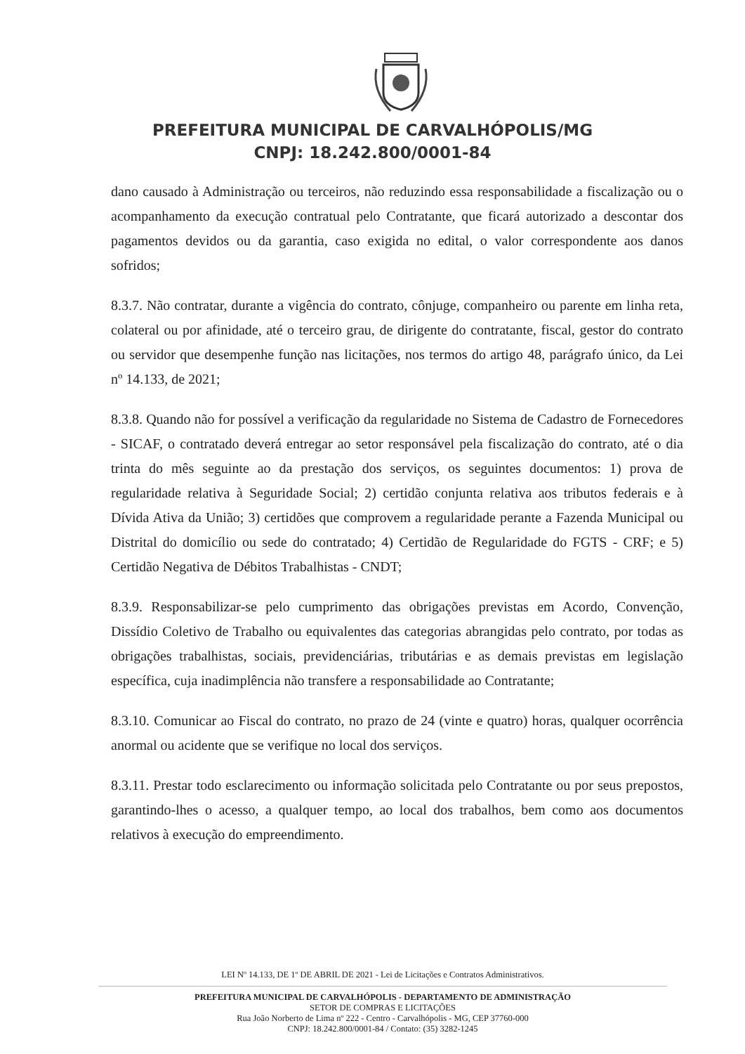PREFEITURA MUNICIPAL DE CARVALHÓPOLIS/MG
CNPJ: 18.242.800/0001-84
dano causado à Administração ou terceiros, não reduzindo essa responsabilidade a fiscalização ou o acompanhamento da execução contratual pelo Contratante, que ficará autorizado a descontar dos pagamentos devidos ou da garantia, caso exigida no edital, o valor correspondente aos danos sofridos;
8.3.7. Não contratar, durante a vigência do contrato, cônjuge, companheiro ou parente em linha reta, colateral ou por afinidade, até o terceiro grau, de dirigente do contratante, fiscal, gestor do contrato ou servidor que desempenhe função nas licitações, nos termos do artigo 48, parágrafo único, da Lei nº 14.133, de 2021;
8.3.8. Quando não for possível a verificação da regularidade no Sistema de Cadastro de Fornecedores - SICAF, o contratado deverá entregar ao setor responsável pela fiscalização do contrato, até o dia trinta do mês seguinte ao da prestação dos serviços, os seguintes documentos: 1) prova de regularidade relativa à Seguridade Social; 2) certidão conjunta relativa aos tributos federais e à Dívida Ativa da União; 3) certidões que comprovem a regularidade perante a Fazenda Municipal ou Distrital do domicílio ou sede do contratado; 4) Certidão de Regularidade do FGTS - CRF; e 5) Certidão Negativa de Débitos Trabalhistas - CNDT;
8.3.9. Responsabilizar-se pelo cumprimento das obrigações previstas em Acordo, Convenção, Dissídio Coletivo de Trabalho ou equivalentes das categorias abrangidas pelo contrato, por todas as obrigações trabalhistas, sociais, previdenciárias, tributárias e as demais previstas em legislação específica, cuja inadimplência não transfere a responsabilidade ao Contratante;
8.3.10. Comunicar ao Fiscal do contrato, no prazo de 24 (vinte e quatro) horas, qualquer ocorrência anormal ou acidente que se verifique no local dos serviços.
8.3.11. Prestar todo esclarecimento ou informação solicitada pelo Contratante ou por seus prepostos, garantindo-lhes o acesso, a qualquer tempo, ao local dos trabalhos, bem como aos documentos relativos à execução do empreendimento.
LEI Nº 14.133, DE 1º DE ABRIL DE 2021 - Lei de Licitações e Contratos Administrativos.
PREFEITURA MUNICIPAL DE CARVALHÓPOLIS - DEPARTAMENTO DE ADMINISTRAÇÃO
SETOR DE COMPRAS E LICITAÇÕES
Rua João Norberto de Lima nº 222 - Centro - Carvalhópolis - MG, CEP 37760-000
CNPJ: 18.242.800/0001-84 / Contato: (35) 3282-1245